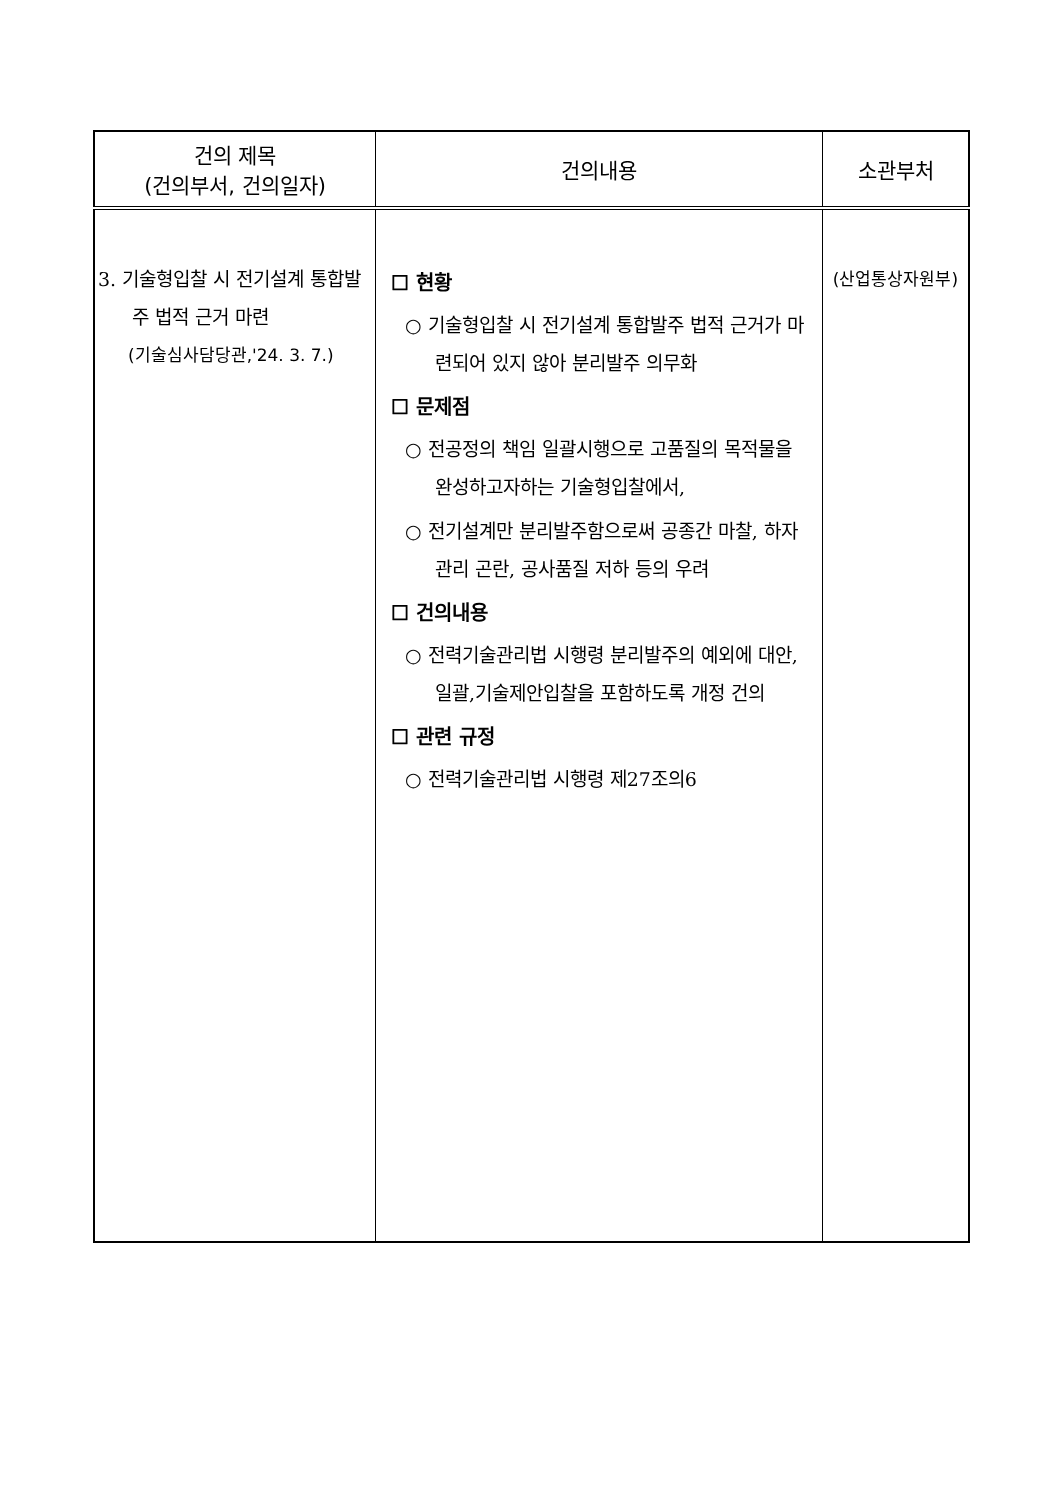| 건의 제목 (건의부서, 건의일자) | 건의내용 | 소관부처 |
| --- | --- | --- |
| 3. 기술형입찰 시 전기설계 통합발주 법적 근거 마련 (기술심사담당관,'24. 3. 7.) | ☐ 현황 ○ 기술형입찰 시 전기설계 통합발주 법적 근거가 마련되어 있지 않아 분리발주 의무화 ☐ 문제점 ○ 전공정의 책임 일괄시행으로 고품질의 목적물을 완성하고자하는 기술형입찰에서, ○ 전기설계만 분리발주함으로써 공종간 마찰, 하자 관리 곤란, 공사품질 저하 등의 우려 ☐ 건의내용 ○ 전력기술관리법 시행령 분리발주의 예외에 대안,일괄,기술제안입찰을 포함하도록 개정 건의 ☐ 관련 규정 ○ 전력기술관리법 시행령 제27조의6 | (산업통상자원부) |